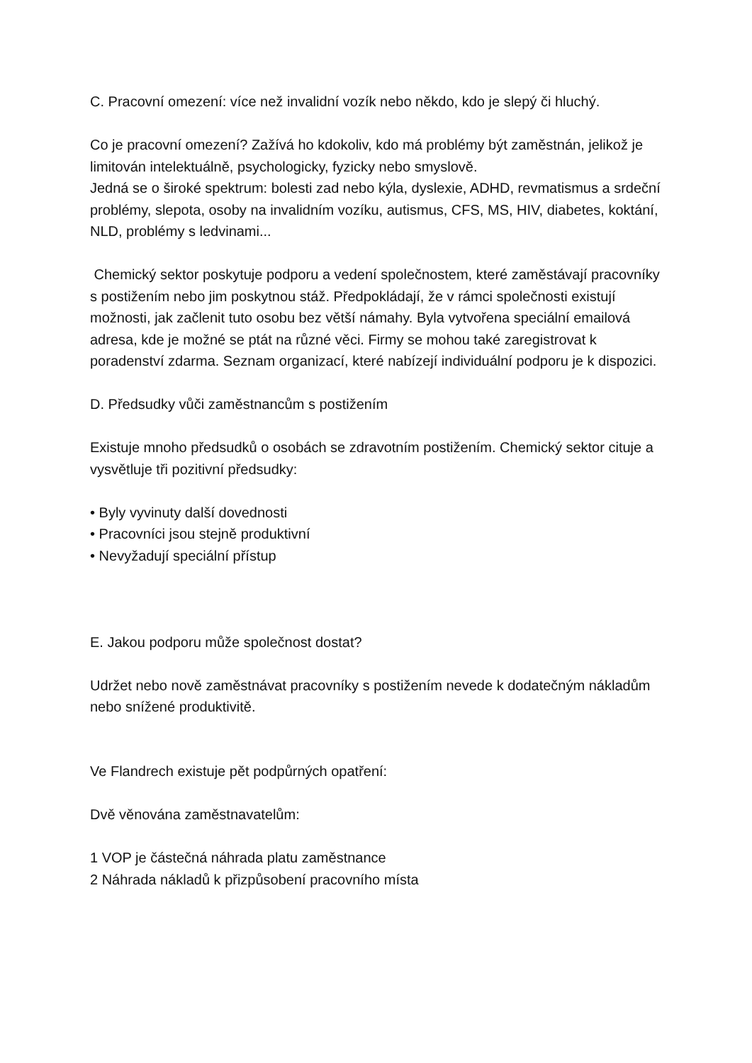C. Pracovní omezení: více než invalidní vozík nebo někdo, kdo je slepý či hluchý.
Co je pracovní omezení? Zažívá ho kdokoliv, kdo má problémy být zaměstnán, jelikož je limitován intelektuálně, psychologicky, fyzicky nebo smyslově.
Jedná se o široké spektrum: bolesti zad nebo kýla, dyslexie, ADHD, revmatismus a srdeční problémy, slepota, osoby na invalidním vozíku, autismus, CFS, MS, HIV, diabetes, koktání, NLD, problémy s ledvinami...
Chemický sektor poskytuje podporu a vedení společnostem, které zaměstávají pracovníky s postižením nebo jim poskytnou stáž. Předpokládají, že v rámci společnosti existují možnosti, jak začlenit tuto osobu bez větší námahy. Byla vytvořena speciální emailová adresa, kde je možné se ptát na různé věci. Firmy se mohou také zaregistrovat k poradenství zdarma. Seznam organizací, které nabízejí individuální podporu je k dispozici.
D. Předsudky vůči zaměstnancům s postižením
Existuje mnoho předsudků o osobách se zdravotním postižením. Chemický sektor cituje a vysvětluje tři pozitivní předsudky:
• Byly vyvinuty další dovednosti
• Pracovníci jsou stejně produktivní
• Nevyžadují speciální přístup
E. Jakou podporu může společnost dostat?
Udržet nebo nově zaměstnávat pracovníky s postižením nevede k dodatečným nákladům nebo snížené produktivitě.
Ve Flandrech existuje pět podpůrných opatření:
Dvě věnována zaměstnavatelům:
1 VOP je částečná náhrada platu zaměstnance
2 Náhrada nákladů k přizpůsobení pracovního místa